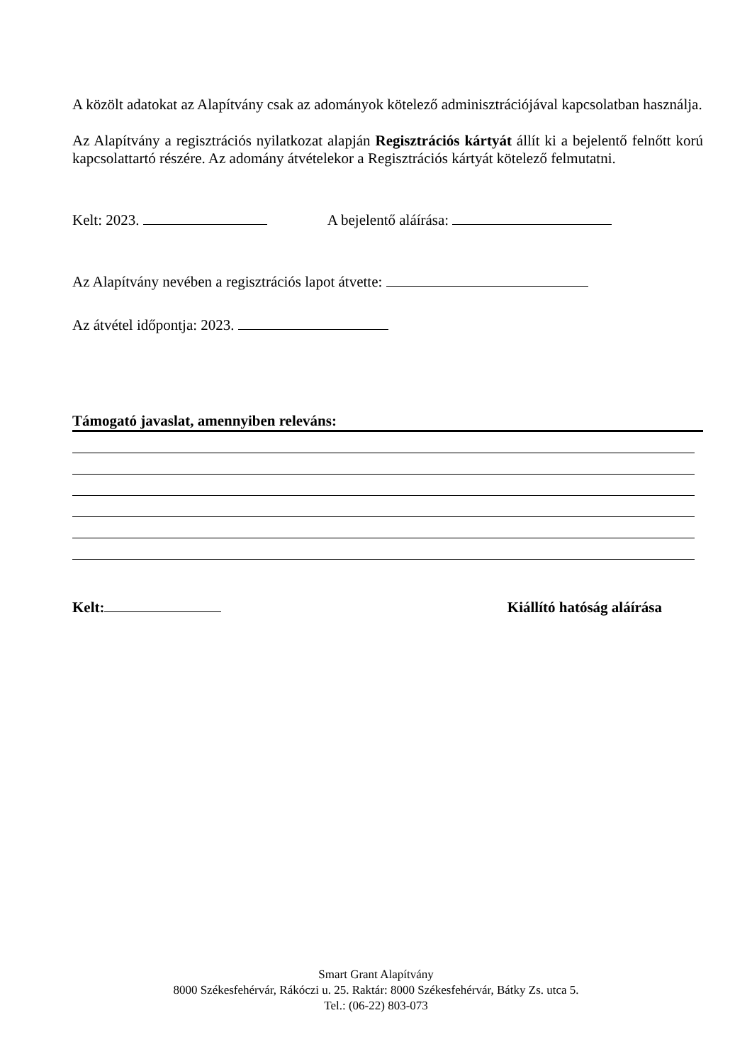A közölt adatokat az Alapítvány csak az adományok kötelező adminisztrációjával kapcsolatban használja.
Az Alapítvány a regisztrációs nyilatkozat alapján Regisztrációs kártyát állít ki a bejelentő felnőtt korú kapcsolattartó részére. Az adomány átvételekor a Regisztrációs kártyát kötelező felmutatni.
Kelt: 2023. A bejelentő aláírása:
Az Alapítvány nevében a regisztrációs lapot átvette:
Az átvétel időpontja: 2023.
Támogató javaslat, amennyiben releváns:
Kelt: Kiállító hatóság aláírása
Smart Grant Alapítvány
8000 Székesfehérvár, Rákóczi u. 25. Raktár: 8000 Székesfehérvár, Bátky Zs. utca 5.
Tel.: (06-22) 803-073